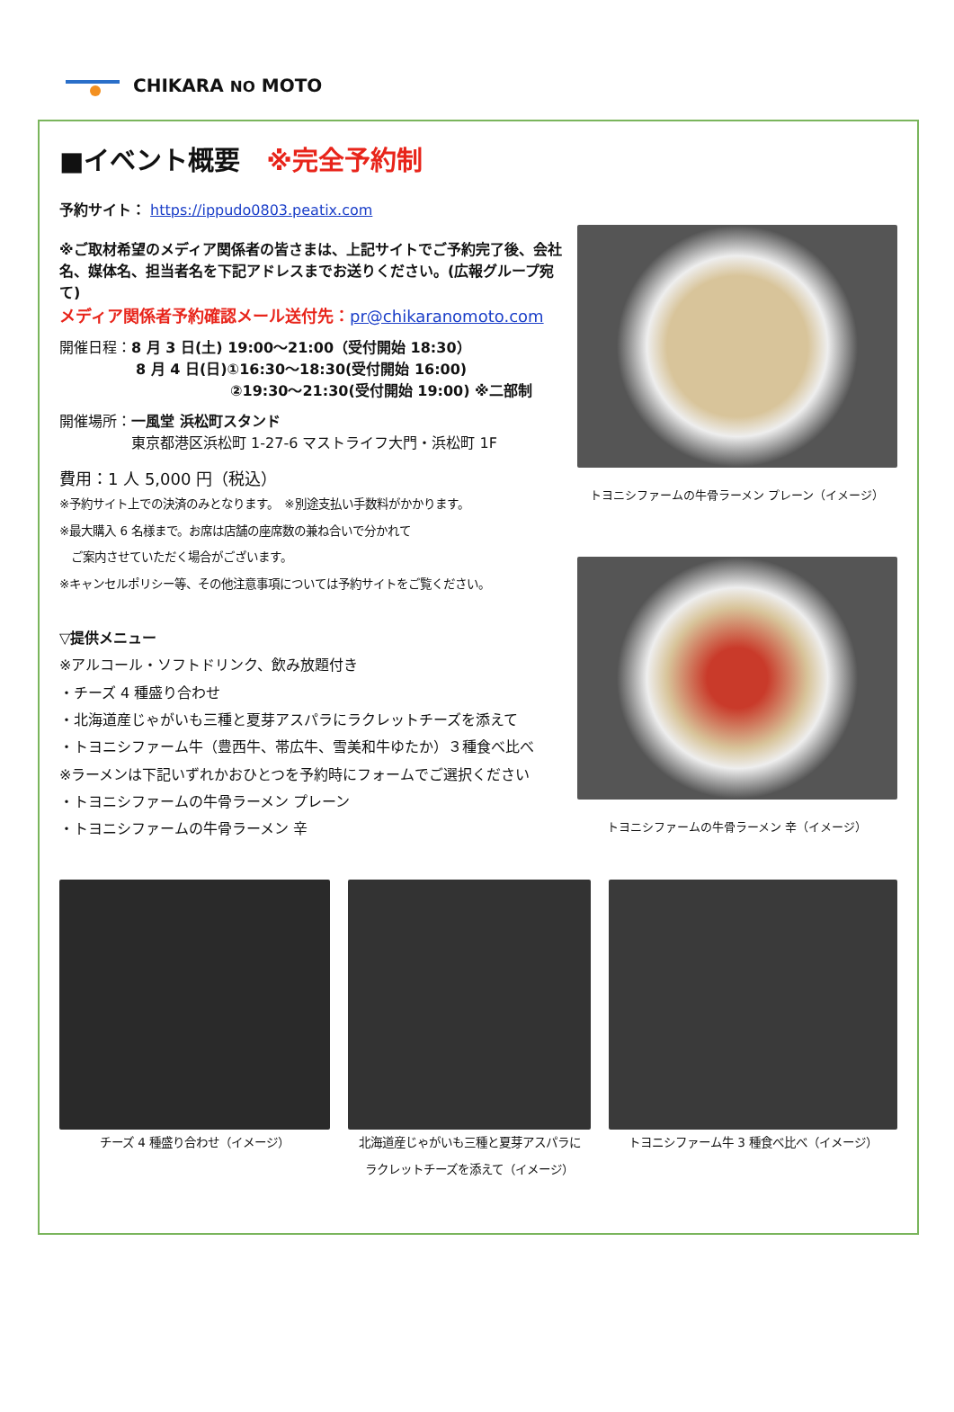CHIKARA NO MOTO
■イベント概要　※完全予約制
予約サイト： https://ippudo0803.peatix.com
※ご取材希望のメディア関係者の皆さまは、上記サイトでご予約完了後、会社名、媒体名、担当者名を下記アドレスまでお送りください。(広報グループ宛て)
メディア関係者予約確認メール送付先：pr@chikaranomoto.com
開催日程：8 月 3 日(土) 19:00～21:00（受付開始 18:30）
8 月 4 日(日)①16:30～18:30(受付開始 16:00)
②19:30～21:30(受付開始 19:00) ※二部制
開催場所：一風堂 浜松町スタンド
東京都港区浜松町 1-27-6 マストライフ大門・浜松町 1F
費用：1 人 5,000 円（税込）
※予約サイト上での決済のみとなります。　※別途支払い手数料がかかります。
※最大購入 6 名様まで。お席は店舗の座席数の兼ね合いで分かれて
　ご案内させていただく場合がございます。
※キャンセルポリシー等、その他注意事項については予約サイトをご覧ください。
▽提供メニュー
※アルコール・ソフトドリンク、飲み放題付き
・チーズ 4 種盛り合わせ
・北海道産じゃがいも三種と夏芽アスパラにラクレットチーズを添えて
・トヨニシファーム牛（豊西牛、帯広牛、雪美和牛ゆたか）３種食べ比べ
※ラーメンは下記いずれかおひとつを予約時にフォームでご選択ください
・トヨニシファームの牛骨ラーメン プレーン
・トヨニシファームの牛骨ラーメン 辛
トヨニシファームの牛骨ラーメン プレーン（イメージ）
トヨニシファームの牛骨ラーメン 辛（イメージ）
チーズ 4 種盛り合わせ（イメージ） 北海道産じゃがいも三種と夏芽アスパラに
ラクレットチーズを添えて（イメージ）
トヨニシファーム牛 3 種食べ比べ（イメージ）